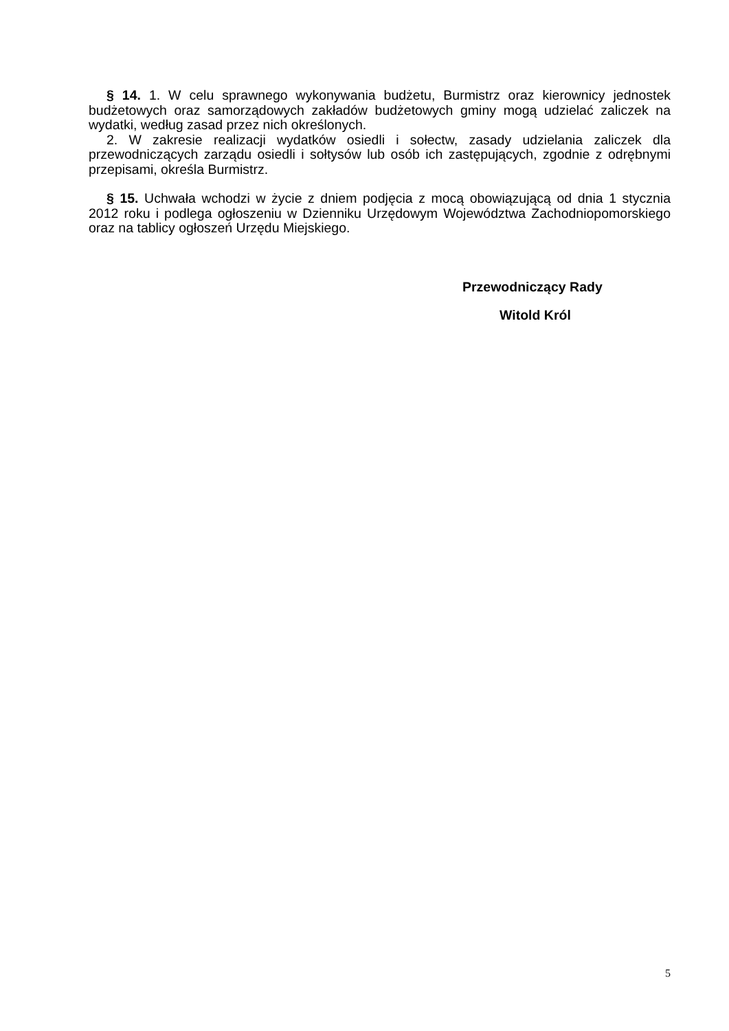§ 14. 1. W celu sprawnego wykonywania budżetu, Burmistrz oraz kierownicy jednostek budżetowych oraz samorządowych zakładów budżetowych gminy mogą udzielać zaliczek na wydatki, według zasad przez nich określonych.
2. W zakresie realizacji wydatków osiedli i sołectw, zasady udzielania zaliczek dla przewodniczących zarządu osiedli i sołtysów lub osób ich zastępujących, zgodnie z odrębnymi przepisami, określa Burmistrz.
§ 15. Uchwała wchodzi w życie z dniem podjęcia z mocą obowiązującą od dnia 1 stycznia 2012 roku i podlega ogłoszeniu w Dzienniku Urzędowym Województwa Zachodniopomorskiego oraz na tablicy ogłoszeń Urzędu Miejskiego.
Przewodniczący Rady
Witold Król
5